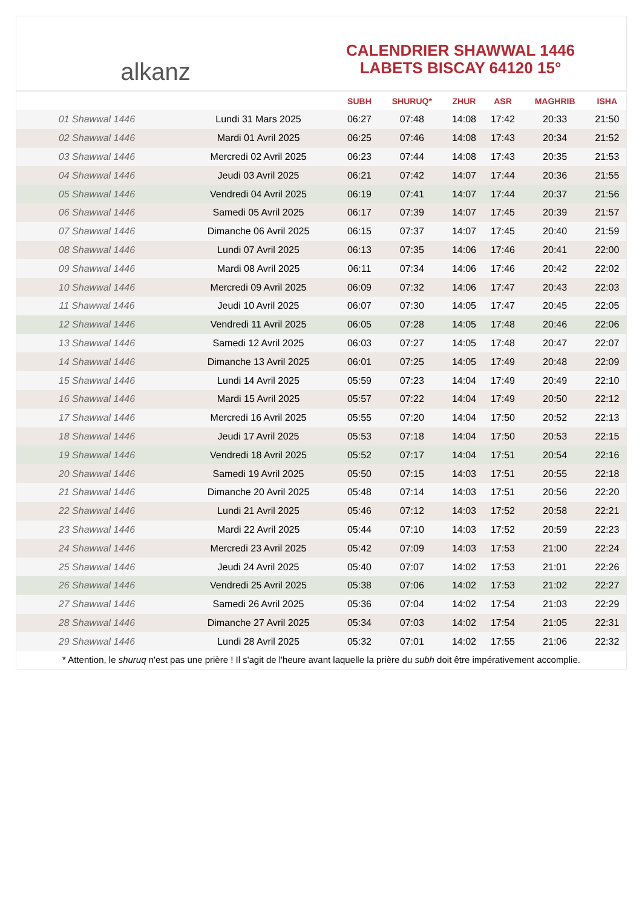alkanz
CALENDRIER SHAWWAL 1446
LABETS BISCAY 64120 15°
| | | SUBH | SHURUQ* | ZHUR | ASR | MAGHRIB | ISHA |
| --- | --- | --- | --- | --- | --- | --- | --- |
| 01 Shawwal 1446 | Lundi 31 Mars 2025 | 06:27 | 07:48 | 14:08 | 17:42 | 20:33 | 21:50 |
| 02 Shawwal 1446 | Mardi 01 Avril 2025 | 06:25 | 07:46 | 14:08 | 17:43 | 20:34 | 21:52 |
| 03 Shawwal 1446 | Mercredi 02 Avril 2025 | 06:23 | 07:44 | 14:08 | 17:43 | 20:35 | 21:53 |
| 04 Shawwal 1446 | Jeudi 03 Avril 2025 | 06:21 | 07:42 | 14:07 | 17:44 | 20:36 | 21:55 |
| 05 Shawwal 1446 | Vendredi 04 Avril 2025 | 06:19 | 07:41 | 14:07 | 17:44 | 20:37 | 21:56 |
| 06 Shawwal 1446 | Samedi 05 Avril 2025 | 06:17 | 07:39 | 14:07 | 17:45 | 20:39 | 21:57 |
| 07 Shawwal 1446 | Dimanche 06 Avril 2025 | 06:15 | 07:37 | 14:07 | 17:45 | 20:40 | 21:59 |
| 08 Shawwal 1446 | Lundi 07 Avril 2025 | 06:13 | 07:35 | 14:06 | 17:46 | 20:41 | 22:00 |
| 09 Shawwal 1446 | Mardi 08 Avril 2025 | 06:11 | 07:34 | 14:06 | 17:46 | 20:42 | 22:02 |
| 10 Shawwal 1446 | Mercredi 09 Avril 2025 | 06:09 | 07:32 | 14:06 | 17:47 | 20:43 | 22:03 |
| 11 Shawwal 1446 | Jeudi 10 Avril 2025 | 06:07 | 07:30 | 14:05 | 17:47 | 20:45 | 22:05 |
| 12 Shawwal 1446 | Vendredi 11 Avril 2025 | 06:05 | 07:28 | 14:05 | 17:48 | 20:46 | 22:06 |
| 13 Shawwal 1446 | Samedi 12 Avril 2025 | 06:03 | 07:27 | 14:05 | 17:48 | 20:47 | 22:07 |
| 14 Shawwal 1446 | Dimanche 13 Avril 2025 | 06:01 | 07:25 | 14:05 | 17:49 | 20:48 | 22:09 |
| 15 Shawwal 1446 | Lundi 14 Avril 2025 | 05:59 | 07:23 | 14:04 | 17:49 | 20:49 | 22:10 |
| 16 Shawwal 1446 | Mardi 15 Avril 2025 | 05:57 | 07:22 | 14:04 | 17:49 | 20:50 | 22:12 |
| 17 Shawwal 1446 | Mercredi 16 Avril 2025 | 05:55 | 07:20 | 14:04 | 17:50 | 20:52 | 22:13 |
| 18 Shawwal 1446 | Jeudi 17 Avril 2025 | 05:53 | 07:18 | 14:04 | 17:50 | 20:53 | 22:15 |
| 19 Shawwal 1446 | Vendredi 18 Avril 2025 | 05:52 | 07:17 | 14:04 | 17:51 | 20:54 | 22:16 |
| 20 Shawwal 1446 | Samedi 19 Avril 2025 | 05:50 | 07:15 | 14:03 | 17:51 | 20:55 | 22:18 |
| 21 Shawwal 1446 | Dimanche 20 Avril 2025 | 05:48 | 07:14 | 14:03 | 17:51 | 20:56 | 22:20 |
| 22 Shawwal 1446 | Lundi 21 Avril 2025 | 05:46 | 07:12 | 14:03 | 17:52 | 20:58 | 22:21 |
| 23 Shawwal 1446 | Mardi 22 Avril 2025 | 05:44 | 07:10 | 14:03 | 17:52 | 20:59 | 22:23 |
| 24 Shawwal 1446 | Mercredi 23 Avril 2025 | 05:42 | 07:09 | 14:03 | 17:53 | 21:00 | 22:24 |
| 25 Shawwal 1446 | Jeudi 24 Avril 2025 | 05:40 | 07:07 | 14:02 | 17:53 | 21:01 | 22:26 |
| 26 Shawwal 1446 | Vendredi 25 Avril 2025 | 05:38 | 07:06 | 14:02 | 17:53 | 21:02 | 22:27 |
| 27 Shawwal 1446 | Samedi 26 Avril 2025 | 05:36 | 07:04 | 14:02 | 17:54 | 21:03 | 22:29 |
| 28 Shawwal 1446 | Dimanche 27 Avril 2025 | 05:34 | 07:03 | 14:02 | 17:54 | 21:05 | 22:31 |
| 29 Shawwal 1446 | Lundi 28 Avril 2025 | 05:32 | 07:01 | 14:02 | 17:55 | 21:06 | 22:32 |
* Attention, le shuruq n'est pas une prière ! Il s'agit de l'heure avant laquelle la prière du subh doit être impérativement accomplie.